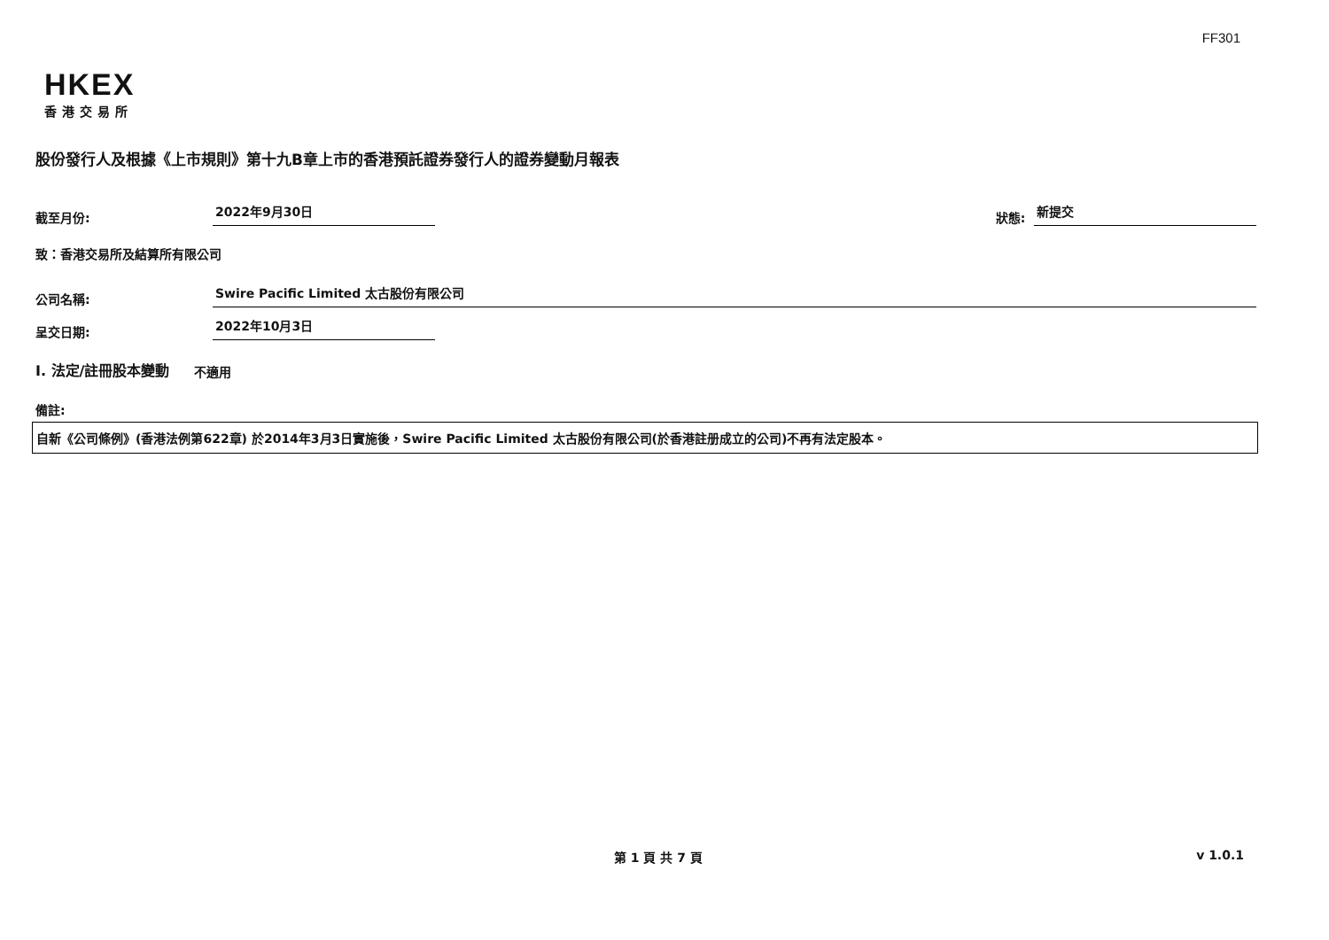FF301
HKEX
香港交易所
股份發行人及根據《上市規則》第十九B章上市的香港預託證券發行人的證券變動月報表
截至月份: 2022年9月30日 狀態: 新提交
致：香港交易所及結算所有限公司
公司名稱: Swire Pacific Limited 太古股份有限公司
呈交日期: 2022年10月3日
I. 法定/註冊股本變動 不適用
備註:
自新《公司條例》(香港法例第622章) 於2014年3月3日實施後，Swire Pacific Limited 太古股份有限公司(於香港註册成立的公司)不再有法定股本。
第 1 頁 共 7 頁 v 1.0.1